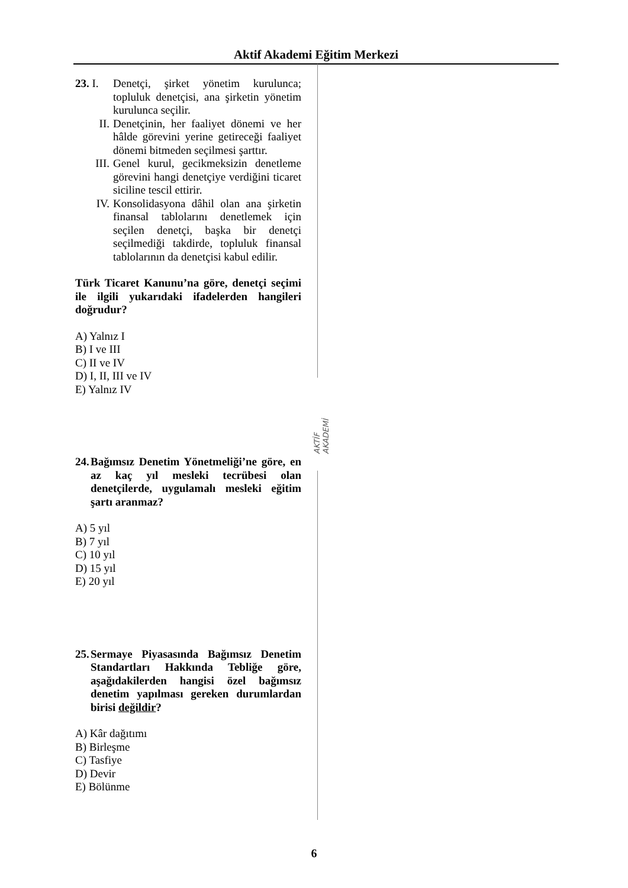Aktif Akademi Eğitim Merkezi
AKTİF AKADEMİ
23. I.
Denetçi, şirket yönetim kurulunca; topluluk denetçisi, ana şirketin yönetim kurulunca seçilir.
II. Denetçinin, her faaliyet dönemi ve her hâlde görevini yerine getireceği faaliyet dönemi bitmeden seçilmesi şarttır.
III. Genel kurul, gecikmeksizin denetleme görevini hangi denetçiye verdiğini ticaret siciline tescil ettirir.
IV. Konsolidasyona dâhil olan ana şirketin finansal tablolarını denetlemek için seçilen denetçi, başka bir denetçi seçilmediği takdirde, topluluk finansal tablolarının da denetçisi kabul edilir.
Türk Ticaret Kanunu’na göre, denetçi seçimi ile ilgili yukarıdaki ifadelerden hangileri doğrudur?
A) Yalnız I
B) I ve III
C) II ve IV
D) I, II, III ve IV
E) Yalnız IV
24.
Bağımsız Denetim Yönetmeliği’ne göre, en az kaç yıl mesleki tecrübesi olan denetçilerde, uygulamalı mesleki eğitim şartı aranmaz?
A) 5 yıl
B) 7 yıl
C) 10 yıl
D) 15 yıl
E) 20 yıl
25.
Sermaye Piyasasında Bağımsız Denetim Standartları Hakkında Tebliğe göre, aşağıdakilerden hangisi özel bağımsız denetim yapılması gereken durumlardan birisi değildir?
A) Kâr dağıtımı
B) Birleşme
C) Tasfiye
D) Devir
E) Bölünme
6